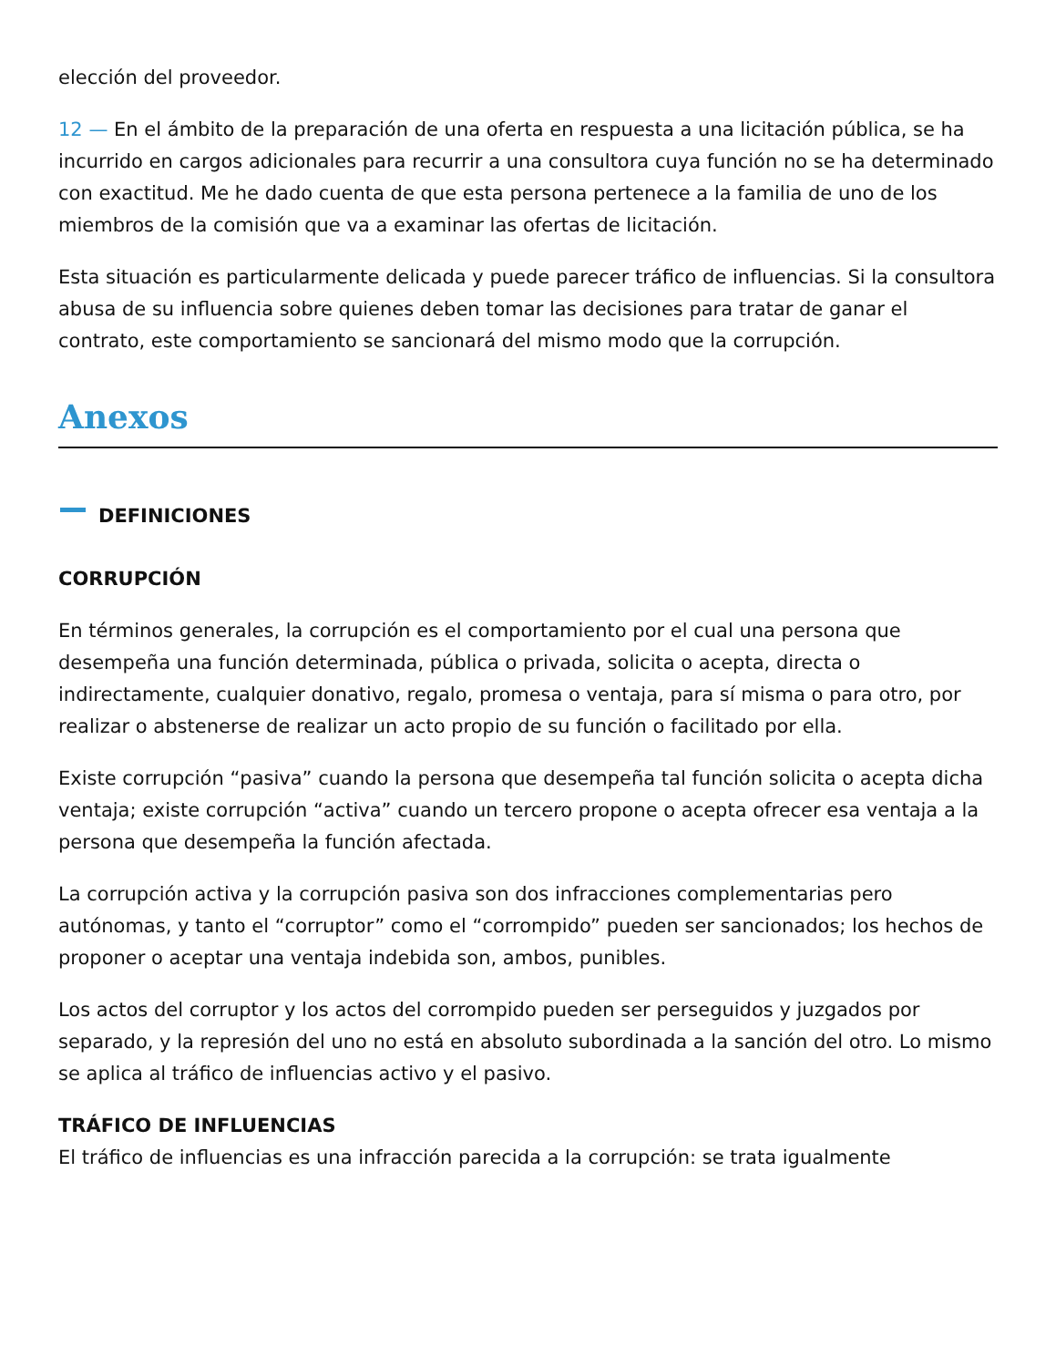elección del proveedor.
12 — En el ámbito de la preparación de una oferta en respuesta a una licitación pública, se ha incurrido en cargos adicionales para recurrir a una consultora cuya función no se ha determinado con exactitud. Me he dado cuenta de que esta persona pertenece a la familia de uno de los miembros de la comisión que va a examinar las ofertas de licitación.
Esta situación es particularmente delicada y puede parecer tráfico de influencias. Si la consultora abusa de su influencia sobre quienes deben tomar las decisiones para tratar de ganar el contrato, este comportamiento se sancionará del mismo modo que la corrupción.
Anexos
DEFINICIONES
CORRUPCIÓN
En términos generales, la corrupción es el comportamiento por el cual una persona que desempeña una función determinada, pública o privada, solicita o acepta, directa o indirectamente, cualquier donativo, regalo, promesa o ventaja, para sí misma o para otro, por realizar o abstenerse de realizar un acto propio de su función o facilitado por ella.
Existe corrupción “pasiva” cuando la persona que desempeña tal función solicita o acepta dicha ventaja; existe corrupción “activa” cuando un tercero propone o acepta ofrecer esa ventaja a la persona que desempeña la función afectada.
La corrupción activa y la corrupción pasiva son dos infracciones complementarias pero autónomas, y tanto el “corruptor” como el “corrompido” pueden ser sancionados; los hechos de proponer o aceptar una ventaja indebida son, ambos, punibles.
Los actos del corruptor y los actos del corrompido pueden ser perseguidos y juzgados por separado, y la represión del uno no está en absoluto subordinada a la sanción del otro. Lo mismo se aplica al tráfico de influencias activo y el pasivo.
TRÁFICO DE INFLUENCIAS
El tráfico de influencias es una infracción parecida a la corrupción: se trata igualmente